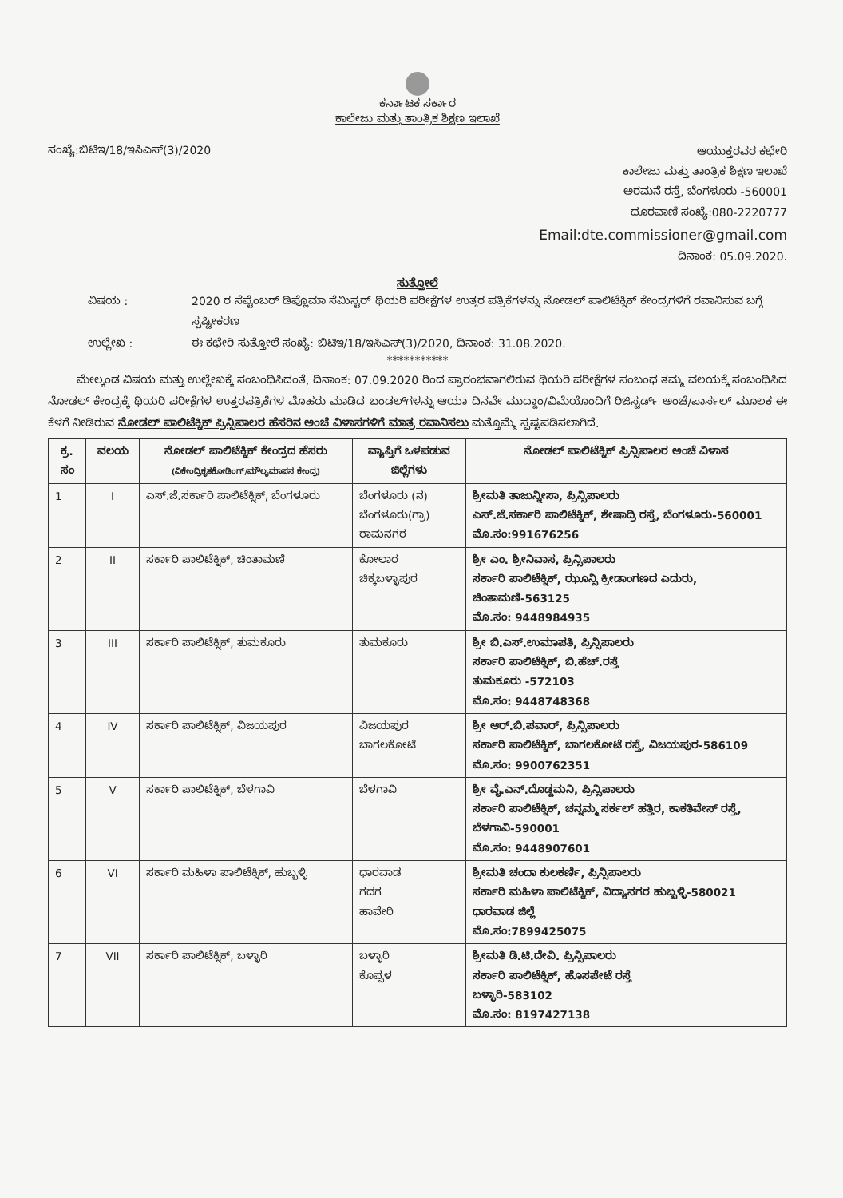ಕರ್ನಾಟಕ ಸರ್ಕಾರ
ಕಾಲೇಜು ಮತ್ತು ತಾಂತ್ರಿಕ ಶಿಕ್ಷಣ ಇಲಾಖೆ
ಸಂಖ್ಯೆ:ಬಿಟಿಇ/18/ಇಸಿಎಸ್(3)/2020
ಆಯುಕ್ತರವರ ಕಛೇರಿ
ಕಾಲೇಜು ಮತ್ತು ತಾಂತ್ರಿಕ ಶಿಕ್ಷಣ ಇಲಾಖೆ
ಅರಮನೆ ರಸ್ತೆ, ಬೆಂಗಳೂರು -560001
ದೂರವಾಣಿ ಸಂಖ್ಯೆ:080-2220777
Email:dte.commissioner@gmail.com
ದಿನಾಂಕ: 05.09.2020.
ಸುತ್ತೋಲೆ
ವಿಷಯ :
2020 ರ ಸೆಪ್ಟೆಂಬರ್ ಡಿಪ್ಲೊಮಾ ಸೆಮಿಸ್ಟರ್ ಥಿಯರಿ ಪರೀಕ್ಷೆಗಳ ಉತ್ತರ ಪತ್ರಿಕೆಗಳನ್ನು ನೋಡಲ್ ಪಾಲಿಟೆಕ್ನಿಕ್ ಕೇಂದ್ರಗಳಿಗೆ ರವಾನಿಸುವ ಬಗ್ಗೆ ಸ್ಪಷ್ಟೀಕರಣ
ಉಲ್ಲೇಖ :
ಈ ಕಛೇರಿ ಸುತ್ತೋಲೆ ಸಂಖ್ಯೆ: ಬಿಟಿಇ/18/ಇಸಿಎಸ್(3)/2020, ದಿನಾಂಕ: 31.08.2020.
***********
ಮೇಲ್ಕಂಡ ವಿಷಯ ಮತ್ತು ಉಲ್ಲೇಖಕ್ಕೆ ಸಂಬಂಧಿಸಿದಂತೆ, ದಿನಾಂಕ: 07.09.2020 ರಿಂದ ಪ್ರಾರಂಭವಾಗಲಿರುವ ಥಿಯರಿ ಪರೀಕ್ಷೆಗಳ ಸಂಬಂಧ ತಮ್ಮ ವಲಯಕ್ಕೆ ಸಂಬಂಧಿಸಿದ ನೋಡಲ್ ಕೇಂದ್ರಕ್ಕೆ ಥಿಯರಿ ಪರೀಕ್ಷೆಗಳ ಉತ್ತರಪತ್ರಿಕೆಗಳ ಮೊಹರು ಮಾಡಿದ ಬಂಡಲ್‌ಗಳನ್ನು ಆಯಾ ದಿನವೇ ಮುದ್ದಾಂ/ವಿಮೆಯೊಂದಿಗೆ ರಿಜಿಸ್ಟರ್ಡ್ ಅಂಚೆ/ಪಾರ್ಸಲ್ ಮೂಲಕ ಈ ಕೆಳಗೆ ನೀಡಿರುವ ನೋಡಲ್ ಪಾಲಿಟೆಕ್ನಿಕ್ ಪ್ರಿನ್ಸಿಪಾಲರ ಹೆಸರಿನ ಅಂಚೆ ವಿಳಾಸಗಳಿಗೆ ಮಾತ್ರ ರವಾನಿಸಲು ಮತ್ತೊಮ್ಮೆ ಸ್ಪಷ್ಟಪಡಿಸಲಾಗಿದೆ.
| ಕ್ರ. ಸಂ | ವಲಯ | ನೋಡಲ್ ಪಾಲಿಟೆಕ್ನಿಕ್ ಕೇಂದ್ರದ ಹೆಸರು (ವಿಕೇಂದ್ರಿಕೃತಕೋಡಿಂಗ್/ಮೌಲ್ಯಮಾಪನ ಕೇಂದ್ರ) | ವ್ಯಾಪ್ತಿಗೆ ಒಳಪಡುವ ಜಿಲ್ಲೆಗಳು | ನೋಡಲ್ ಪಾಲಿಟೆಕ್ನಿಕ್ ಪ್ರಿನ್ಸಿಪಾಲರ ಅಂಚೆ ವಿಳಾಸ |
| --- | --- | --- | --- | --- |
| 1 | I | ಎಸ್.ಜೆ.ಸರ್ಕಾರಿ ಪಾಲಿಟೆಕ್ನಿಕ್, ಬೆಂಗಳೂರು | ಬೆಂಗಳೂರು (ನ) ಬೆಂಗಳೂರು(ಗ್ರಾ) ರಾಮನಗರ | ಶ್ರೀಮತಿ ತಾಜುನ್ನೀಸಾ, ಪ್ರಿನ್ಸಿಪಾಲರು ಎಸ್.ಜೆ.ಸರ್ಕಾರಿ ಪಾಲಿಟೆಕ್ನಿಕ್, ಶೇಷಾದ್ರಿ ರಸ್ತೆ, ಬೆಂಗಳೂರು-560001 ಮೊ.ಸಂ:991676256 |
| 2 | II | ಸರ್ಕಾರಿ ಪಾಲಿಟೆಕ್ನಿಕ್, ಚಿಂತಾಮಣಿ | ಕೋಲಾರ ಚಿಕ್ಕಬಳ್ಳಾಪುರ | ಶ್ರೀ ಎಂ. ಶ್ರೀನಿವಾಸ, ಪ್ರಿನ್ಸಿಪಾಲರು ಸರ್ಕಾರಿ ಪಾಲಿಟೆಕ್ನಿಕ್, ಝೂನ್ಸಿ ಕ್ರೀಡಾಂಗಣದ ಎದುರು, ಚಿಂತಾಮಣಿ-563125 ಮೊ.ಸಂ: 9448984935 |
| 3 | III | ಸರ್ಕಾರಿ ಪಾಲಿಟೆಕ್ನಿಕ್, ತುಮಕೂರು | ತುಮಕೂರು | ಶ್ರೀ ಬಿ.ಎಸ್.ಉಮಾಪತಿ, ಪ್ರಿನ್ಸಿಪಾಲರು ಸರ್ಕಾರಿ ಪಾಲಿಟೆಕ್ನಿಕ್, ಬಿ.ಹೆಚ್.ರಸ್ತೆ ತುಮಕೂರು -572103 ಮೊ.ಸಂ: 9448748368 |
| 4 | IV | ಸರ್ಕಾರಿ ಪಾಲಿಟೆಕ್ನಿಕ್, ವಿಜಯಪುರ | ವಿಜಯಪುರ ಬಾಗಲಕೋಟೆ | ಶ್ರೀ ಆರ್.ಬಿ.ಪವಾರ್, ಪ್ರಿನ್ಸಿಪಾಲರು ಸರ್ಕಾರಿ ಪಾಲಿಟೆಕ್ನಿಕ್, ಬಾಗಲಕೋಟೆ ರಸ್ತೆ, ವಿಜಯಪುರ-586109 ಮೊ.ಸಂ: 9900762351 |
| 5 | V | ಸರ್ಕಾರಿ ಪಾಲಿಟೆಕ್ನಿಕ್, ಬೆಳಗಾವಿ | ಬೆಳಗಾವಿ | ಶ್ರೀ ವೈ.ಎನ್.ದೊಡ್ಡಮನಿ, ಪ್ರಿನ್ಸಿಪಾಲರು ಸರ್ಕಾರಿ ಪಾಲಿಟೆಕ್ನಿಕ್, ಚನ್ನಮ್ಮ ಸರ್ಕಲ್ ಹತ್ತಿರ, ಕಾಕತಿವೇಸ್ ರಸ್ತೆ, ಬೆಳಗಾವಿ-590001 ಮೊ.ಸಂ: 9448907601 |
| 6 | VI | ಸರ್ಕಾರಿ ಮಹಿಳಾ ಪಾಲಿಟೆಕ್ನಿಕ್, ಹುಬ್ಬಳ್ಳಿ | ಧಾರವಾಡ ಗದಗ ಹಾವೇರಿ | ಶ್ರೀಮತಿ ಚಂದಾ ಕುಲಕರ್ಣಿ, ಪ್ರಿನ್ಸಿಪಾಲರು ಸರ್ಕಾರಿ ಮಹಿಳಾ ಪಾಲಿಟೆಕ್ನಿಕ್, ವಿದ್ಯಾನಗರ ಹುಬ್ಬಳ್ಳಿ-580021 ಧಾರವಾಡ ಜಿಲ್ಲೆ ಮೊ.ಸಂ:7899425075 |
| 7 | VII | ಸರ್ಕಾರಿ ಪಾಲಿಟೆಕ್ನಿಕ್, ಬಳ್ಳಾರಿ | ಬಳ್ಳಾರಿ ಕೊಪ್ಪಳ | ಶ್ರೀಮತಿ ಡಿ.ಟಿ.ದೇವಿ. ಪ್ರಿನ್ಸಿಪಾಲರು ಸರ್ಕಾರಿ ಪಾಲಿಟೆಕ್ನಿಕ್, ಹೊಸಪೇಟೆ ರಸ್ತೆ ಬಳ್ಳಾರಿ-583102 ಮೊ.ಸಂ: 8197427138 |